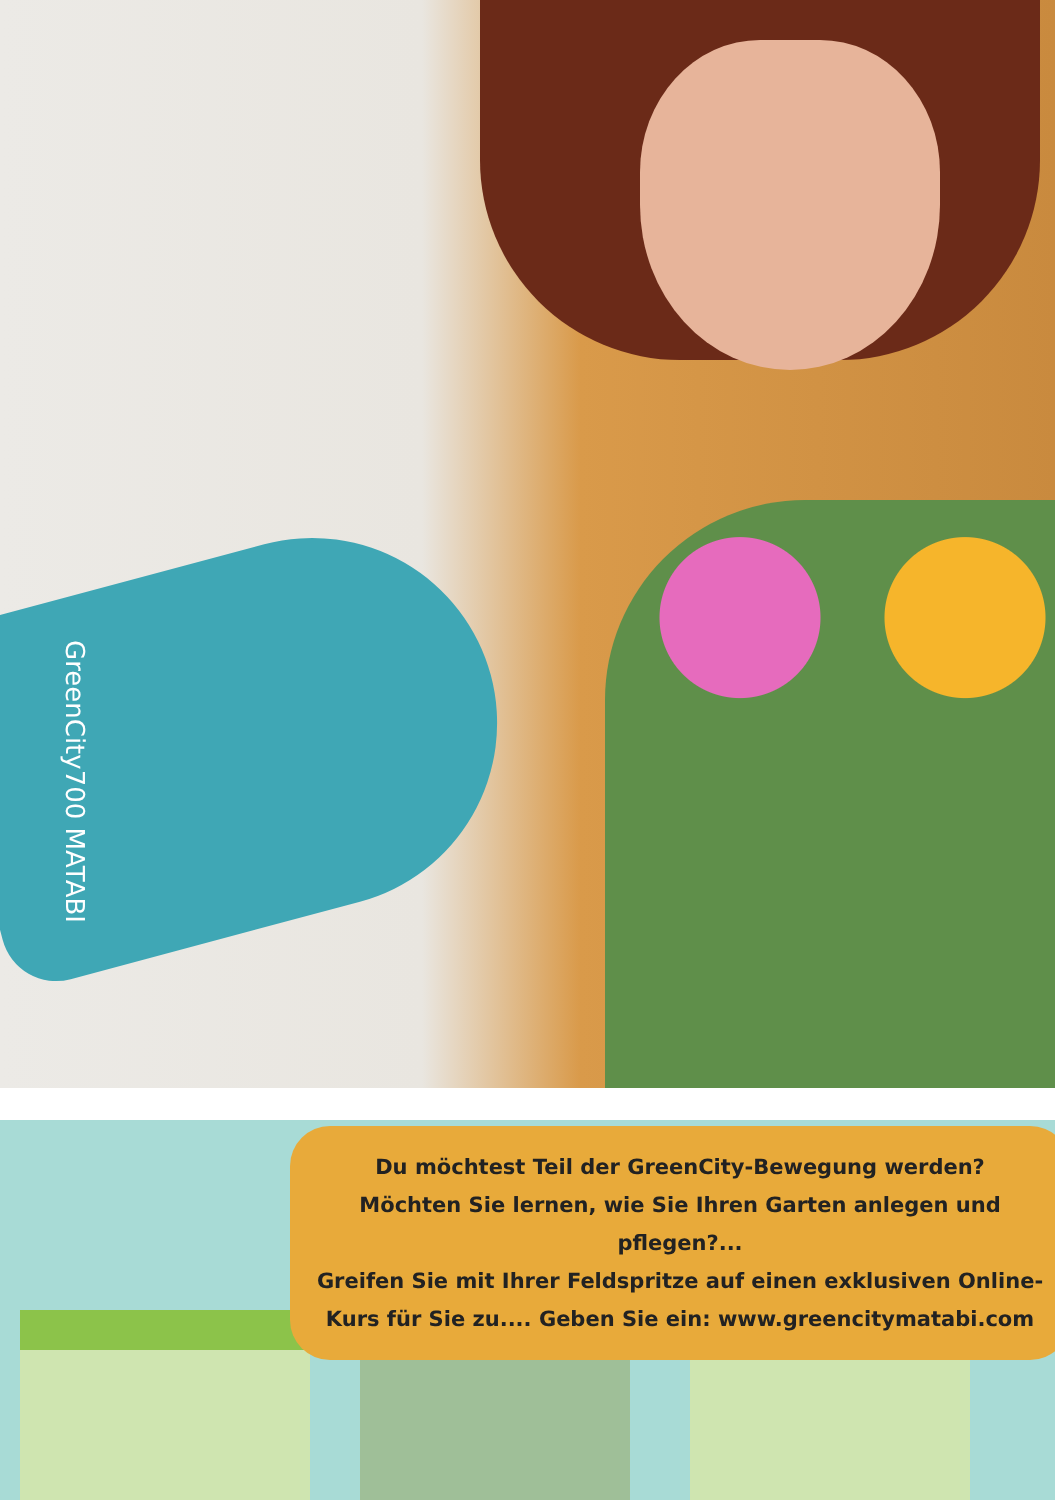GreenCity700 MATABI
Du möchtest Teil der GreenCity-Bewegung werden?
Möchten Sie lernen, wie Sie Ihren Garten anlegen und pflegen?...
Greifen Sie mit Ihrer Feldspritze auf einen exklusiven Online-
Kurs für Sie zu.... Geben Sie ein: www.greencitymatabi.com